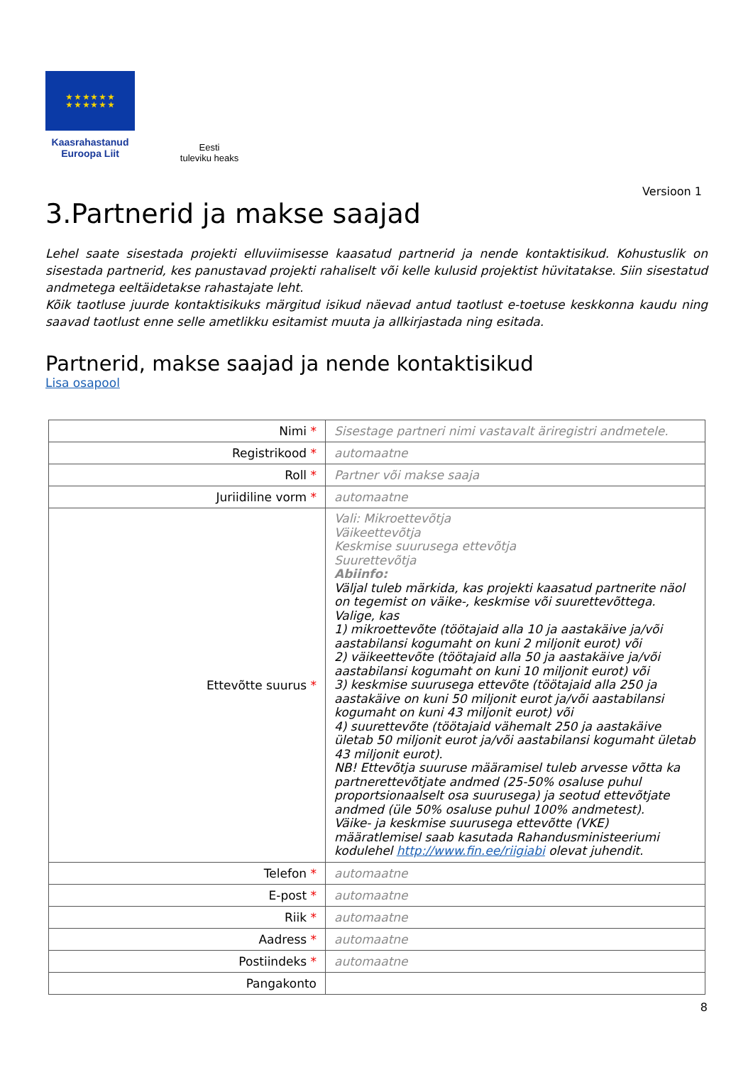★ ★ ★ ★ ★ ★
★ ★ ★ ★ ★ ★
Kaasrahastanud
Euroopa Liit
Eesti
tuleviku heaks
Versioon 1
3.Partnerid ja makse saajad
Lehel saate sisestada projekti elluviimisesse kaasatud partnerid ja nende kontaktisikud. Kohustuslik on sisestada partnerid, kes panustavad projekti rahaliselt või kelle kulusid projektist hüvitatakse. Siin sisestatud andmetega eeltäidetakse rahastajate leht.
Kõik taotluse juurde kontaktisikuks märgitud isikud näevad antud taotlust e-toetuse keskkonna kaudu ning saavad taotlust enne selle ametlikku esitamist muuta ja allkirjastada ning esitada.
Partnerid, makse saajad ja nende kontaktisikud
Lisa osapool
| Nimi * | Sisestage partneri nimi vastavalt äriregistri andmetele. |
| Registrikood * | automaatne |
| Roll * | Partner või makse saaja |
| Juriidiline vorm * | automaatne |
| Ettevõtte suurus * | Vali: Mikroettevõtja Väikeettevõtja Keskmise suurusega ettevõtja Suurettevõtja Abiinfo: Väljal tuleb märkida, kas projekti kaasatud partnerite näol on tegemist on väike-, keskmise või suurettevõttega. Valige, kas 1) mikroettevõte (töötajaid alla 10 ja aastakäive ja/või aastabilansi kogumaht on kuni 2 miljonit eurot) või 2) väikeettevõte (töötajaid alla 50 ja aastakäive ja/või aastabilansi kogumaht on kuni 10 miljonit eurot) või 3) keskmise suurusega ettevõte (töötajaid alla 250 ja aastakäive on kuni 50 miljonit eurot ja/või aastabilansi kogumaht on kuni 43 miljonit eurot) või 4) suurettevõte (töötajaid vähemalt 250 ja aastakäive ületab 50 miljonit eurot ja/või aastabilansi kogumaht ületab 43 miljonit eurot). NB! Ettevõtja suuruse määramisel tuleb arvesse võtta ka partnerettevõtjate andmed (25-50% osaluse puhul proportsionaalselt osa suurusega) ja seotud ettevõtjate andmed (üle 50% osaluse puhul 100% andmetest). Väike- ja keskmise suurusega ettevõtte (VKE) määratlemisel saab kasutada Rahandusministeeriumi kodulehel http://www.fin.ee/riigiabi olevat juhendit. |
| Telefon * | automaatne |
| E-post * | automaatne |
| Riik * | automaatne |
| Aadress * | automaatne |
| Postiindeks * | automaatne |
| Pangakonto | |
8